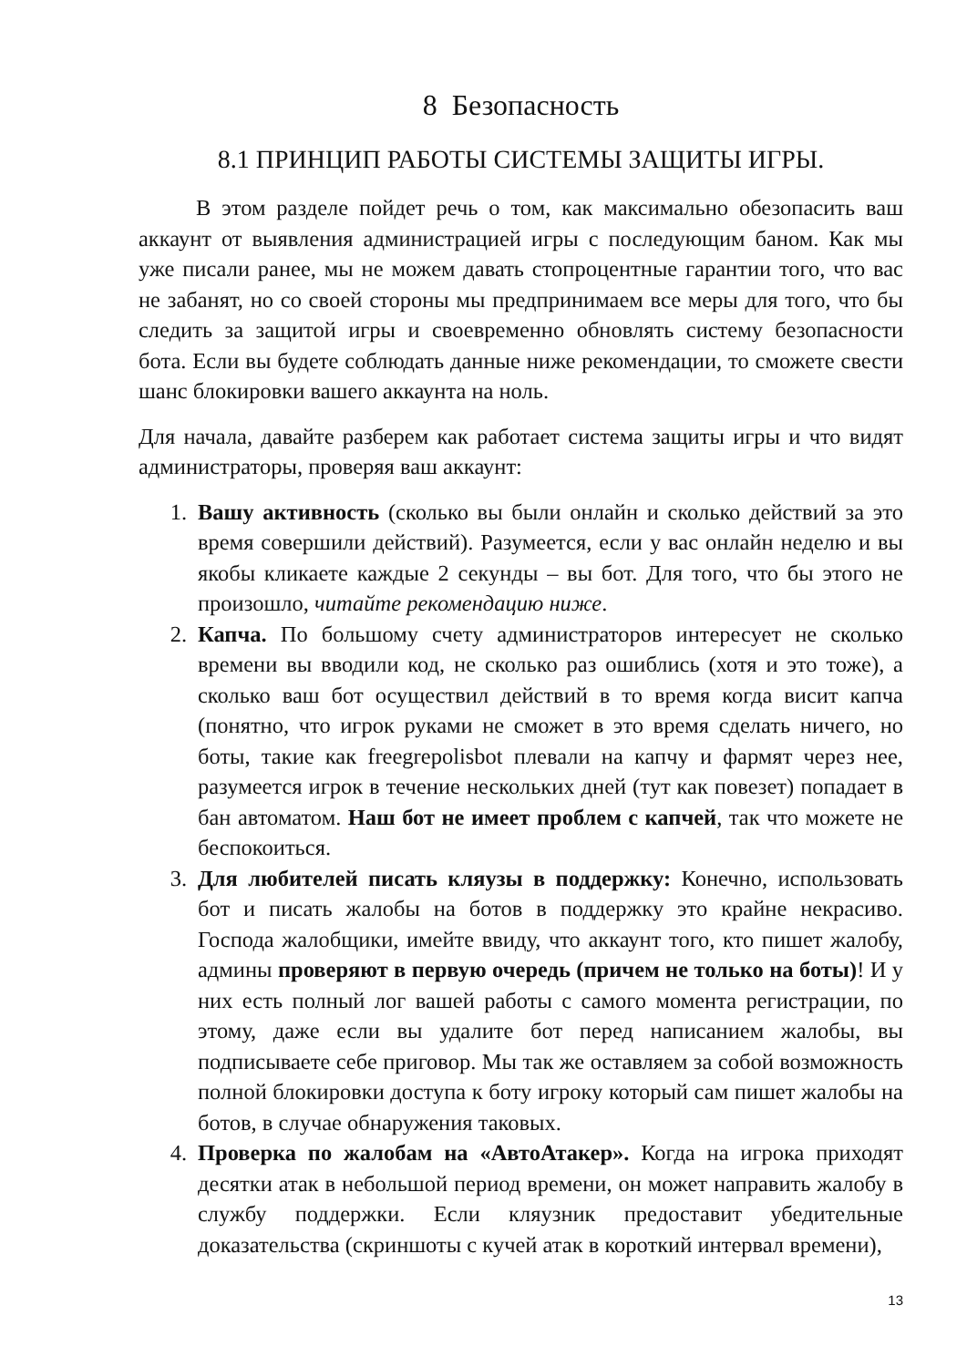8 Безопасность
8.1 ПРИНЦИП РАБОТЫ СИСТЕМЫ ЗАЩИТЫ ИГРЫ.
В этом разделе пойдет речь о том, как максимально обезопасить ваш аккаунт от выявления администрацией игры с последующим баном. Как мы уже писали ранее, мы не можем давать стопроцентные гарантии того, что вас не забанят, но со своей стороны мы предпринимаем все меры для того, что бы следить за защитой игры и своевременно обновлять систему безопасности бота. Если вы будете соблюдать данные ниже рекомендации, то сможете свести шанс блокировки вашего аккаунта на ноль.
Для начала, давайте разберем как работает система защиты игры и что видят администраторы, проверяя ваш аккаунт:
1. Вашу активность (сколько вы были онлайн и сколько действий за это время совершили действий). Разумеется, если у вас онлайн неделю и вы якобы кликаете каждые 2 секунды – вы бот. Для того, что бы этого не произошло, читайте рекомендацию ниже.
2. Капча. По большому счету администраторов интересует не сколько времени вы вводили код, не сколько раз ошиблись (хотя и это тоже), а сколько ваш бот осуществил действий в то время когда висит капча (понятно, что игрок руками не сможет в это время сделать ничего, но боты, такие как freegrepolisbot плевали на капчу и фармят через нее, разумеется игрок в течение нескольких дней (тут как повезет) попадает в бан автоматом. Наш бот не имеет проблем с капчей, так что можете не беспокоиться.
3. Для любителей писать кляузы в поддержку: Конечно, использовать бот и писать жалобы на ботов в поддержку это крайне некрасиво. Господа жалобщики, имейте ввиду, что аккаунт того, кто пишет жалобу, админы проверяют в первую очередь (причем не только на боты)! И у них есть полный лог вашей работы с самого момента регистрации, по этому, даже если вы удалите бот перед написанием жалобы, вы подписываете себе приговор. Мы так же оставляем за собой возможность полной блокировки доступа к боту игроку который сам пишет жалобы на ботов, в случае обнаружения таковых.
4. Проверка по жалобам на «АвтоАтакер». Когда на игрока приходят десятки атак в небольшой период времени, он может направить жалобу в службу поддержки. Если кляузник предоставит убедительные доказательства (скриншоты с кучей атак в короткий интервал времени),
13